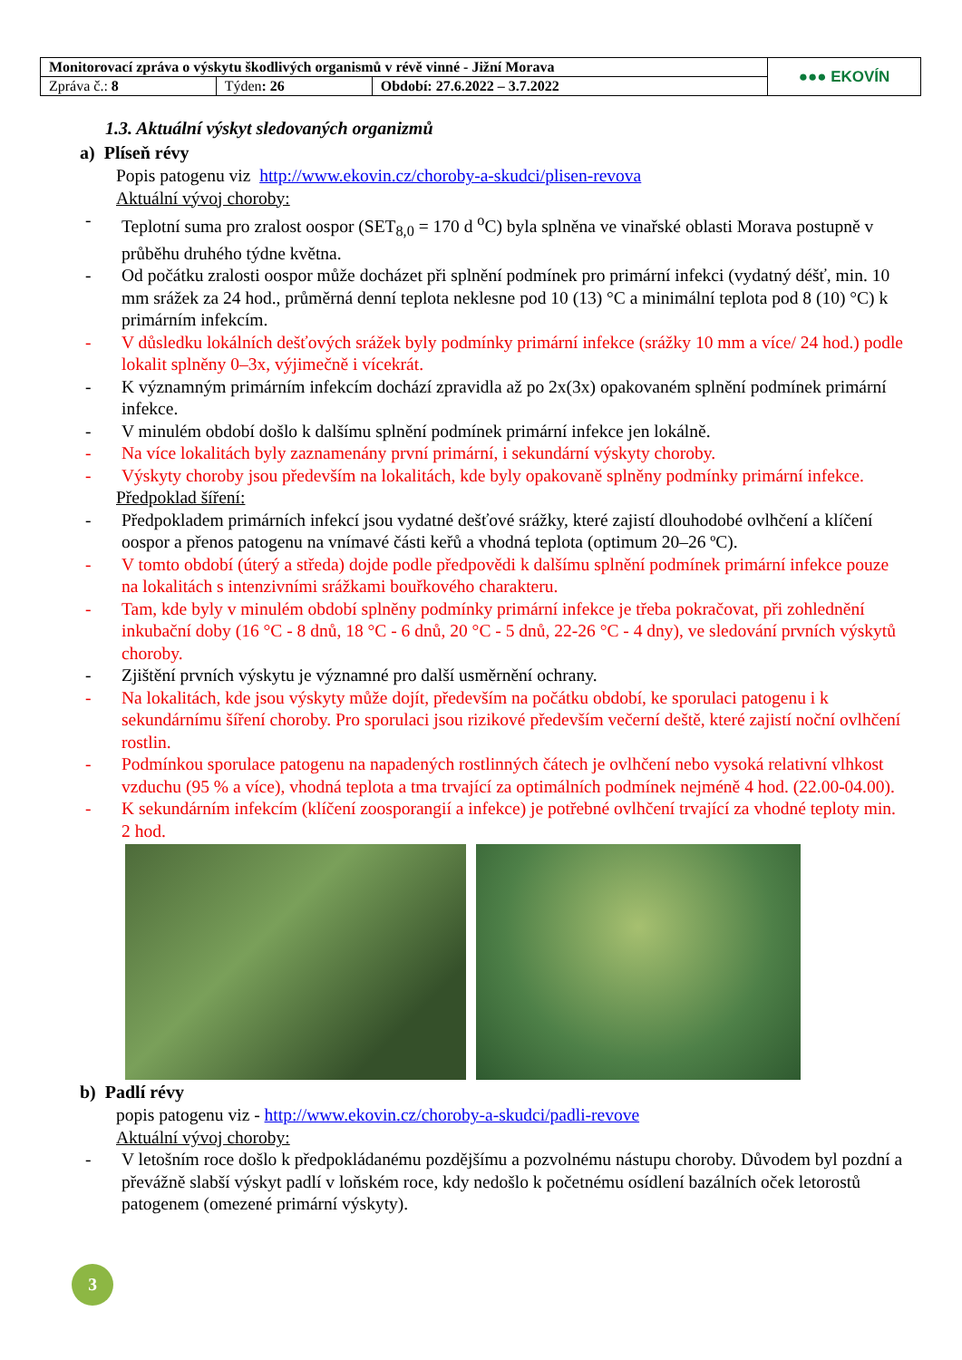| Monitorovací zpráva o výskytu škodlivých organismů v révě vinné - Jižní Morava | | | ●●● EKOVÍN |
| Zpráva č.: 8 | Týden : 26 | Období: 27.6.2022 – 3.7.2022 | |
1.3. Aktuální výskyt sledovaných organizmů
a) Plíseň révy
Popis patogenu viz http://www.ekovin.cz/choroby-a-skudci/plisen-revova
Aktuální vývoj choroby:
- Teplotní suma pro zralost oospor (SET<sub>8,0</sub> = 170 d <sup>o</sup>C) byla splněna ve vinařské oblasti Morava postupně v průběhu druhého týdne května.
- Od počátku zralosti oospor může docházet při splnění podmínek pro primární infekci (vydatný déšť, min. 10 mm srážek za 24 hod., průměrná denní teplota neklesne pod 10 (13) °C a minimální teplota pod 8 (10) °C) k primárním infekcím.
- V důsledku lokálních dešťových srážek byly podmínky primární infekce (srážky 10 mm a více/ 24 hod.) podle lokalit splněny 0–3x, výjimečně i vícekrát.
- K významným primárním infekcím dochází zpravidla až po 2x(3x) opakovaném splnění podmínek primární infekce.
- V minulém období došlo k dalšímu splnění podmínek primární infekce jen lokálně.
- Na více lokalitách byly zaznamenány první primární, i sekundární výskyty choroby.
- Výskyty choroby jsou především na lokalitách, kde byly opakovaně splněny podmínky primární infekce.
Předpoklad šíření:
- Předpokladem primárních infekcí jsou vydatné dešťové srážky, které zajistí dlouhodobé ovlhčení a klíčení oospor a přenos patogenu na vnímavé části keřů a vhodná teplota (optimum 20–26 ºC).
- V tomto období (úterý a středa) dojde podle předpovědi k dalšímu splnění podmínek primární infekce pouze na lokalitách s intenzivními srážkami bouřkového charakteru.
- Tam, kde byly v minulém období splněny podmínky primární infekce je třeba pokračovat, při zohlednění inkubační doby (16 °C - 8 dnů, 18 °C - 6 dnů, 20 °C - 5 dnů, 22-26 °C - 4 dny), ve sledování prvních výskytů choroby.
- Zjištění prvních výskytu je významné pro další usměrnění ochrany.
- Na lokalitách, kde jsou výskyty může dojít, především na počátku období, ke sporulaci patogenu i k sekundárnímu šíření choroby. Pro sporulaci jsou rizikové především večerní deště, které zajistí noční ovlhčení rostlin.
- Podmínkou sporulace patogenu na napadených rostlinných čátech je ovlhčení nebo vysoká relativní vlhkost vzduchu (95 % a více), vhodná teplota a tma trvající za optimálních podmínek nejméně 4 hod. (22.00-04.00).
- K sekundárním infekcím (klíčení zoosporangií a infekce) je potřebné ovlhčení trvající za vhodné teploty min. 2 hod.
b) Padlí révy
popis patogenu viz - http://www.ekovin.cz/choroby-a-skudci/padli-revove
Aktuální vývoj choroby:
- V letošním roce došlo k předpokládanému pozdějšímu a pozvolnému nástupu choroby. Důvodem byl pozdní a převážně slabší výskyt padlí v loňském roce, kdy nedošlo k početnému osídlení bazálních oček letorostů patogenem (omezené primární výskyty).
3